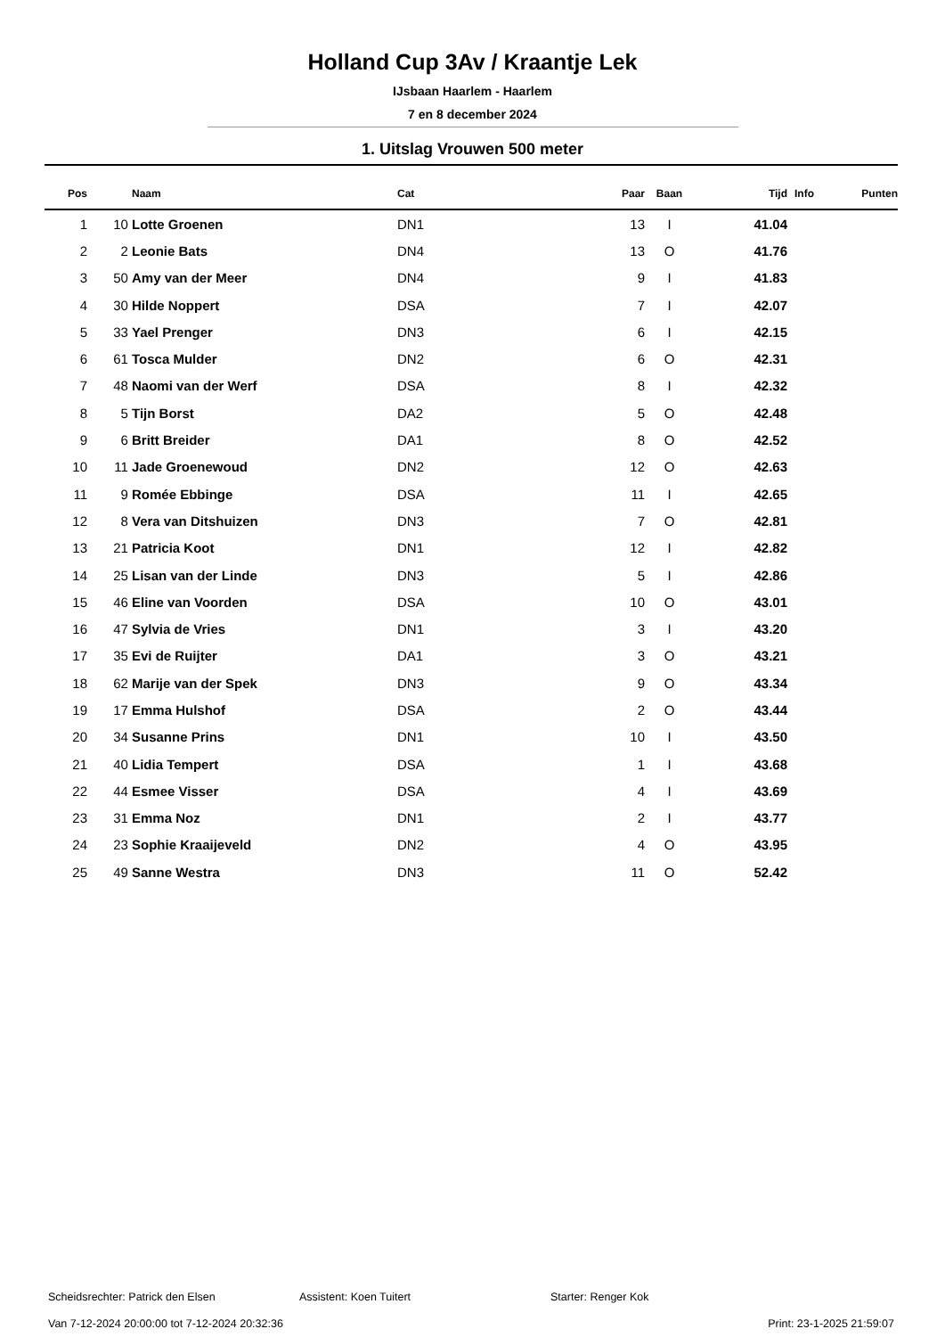Holland Cup 3Av / Kraantje Lek
IJsbaan Haarlem - Haarlem
7 en 8 december 2024
1. Uitslag Vrouwen 500 meter
| Pos | | Naam | Cat | Paar | Baan | Tijd | Info | Punten |
| --- | --- | --- | --- | --- | --- | --- | --- | --- |
| 1 | 10 | Lotte Groenen | DN1 | 13 | I | 41.04 | | |
| 2 | 2 | Leonie Bats | DN4 | 13 | O | 41.76 | | |
| 3 | 50 | Amy van der Meer | DN4 | 9 | I | 41.83 | | |
| 4 | 30 | Hilde Noppert | DSA | 7 | I | 42.07 | | |
| 5 | 33 | Yael Prenger | DN3 | 6 | I | 42.15 | | |
| 6 | 61 | Tosca Mulder | DN2 | 6 | O | 42.31 | | |
| 7 | 48 | Naomi van der Werf | DSA | 8 | I | 42.32 | | |
| 8 | 5 | Tijn Borst | DA2 | 5 | O | 42.48 | | |
| 9 | 6 | Britt Breider | DA1 | 8 | O | 42.52 | | |
| 10 | 11 | Jade Groenewoud | DN2 | 12 | O | 42.63 | | |
| 11 | 9 | Romée Ebbinge | DSA | 11 | I | 42.65 | | |
| 12 | 8 | Vera van Ditshuizen | DN3 | 7 | O | 42.81 | | |
| 13 | 21 | Patricia Koot | DN1 | 12 | I | 42.82 | | |
| 14 | 25 | Lisan van der Linde | DN3 | 5 | I | 42.86 | | |
| 15 | 46 | Eline van Voorden | DSA | 10 | O | 43.01 | | |
| 16 | 47 | Sylvia de Vries | DN1 | 3 | I | 43.20 | | |
| 17 | 35 | Evi de Ruijter | DA1 | 3 | O | 43.21 | | |
| 18 | 62 | Marije van der Spek | DN3 | 9 | O | 43.34 | | |
| 19 | 17 | Emma Hulshof | DSA | 2 | O | 43.44 | | |
| 20 | 34 | Susanne Prins | DN1 | 10 | I | 43.50 | | |
| 21 | 40 | Lidia Tempert | DSA | 1 | I | 43.68 | | |
| 22 | 44 | Esmee Visser | DSA | 4 | I | 43.69 | | |
| 23 | 31 | Emma Noz | DN1 | 2 | I | 43.77 | | |
| 24 | 23 | Sophie Kraaijeveld | DN2 | 4 | O | 43.95 | | |
| 25 | 49 | Sanne Westra | DN3 | 11 | O | 52.42 | | |
Scheidsrechter: Patrick den Elsen Assistent: Koen Tuitert Starter: Renger Kok
Van 7-12-2024 20:00:00 tot 7-12-2024 20:32:36 Print: 23-1-2025 21:59:07